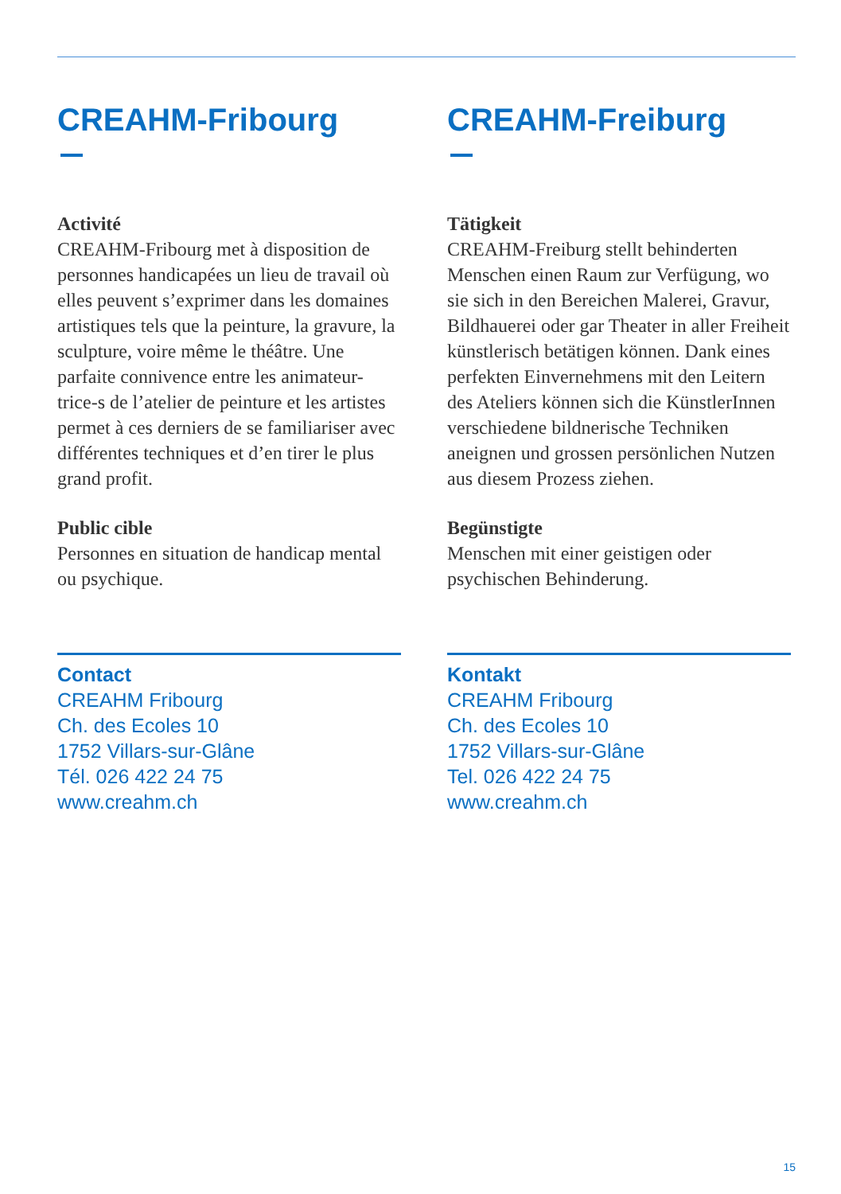CREAHM-Fribourg
Activité
CREAHM-Fribourg met à disposition de personnes handicapées un lieu de travail où elles peuvent s’exprimer dans les domaines artistiques tels que la peinture, la gravure, la sculpture, voire même le théâtre. Une parfaite connivence entre les animateur-trice-s de l’atelier de peinture et les artistes permet à ces derniers de se familiariser avec différentes techniques et d’en tirer le plus grand profit.
Public cible
Personnes en situation de handicap mental ou psychique.
Contact
CREAHM Fribourg
Ch. des Ecoles 10
1752 Villars-sur-Glâne
Tél. 026 422 24 75
www.creahm.ch
CREAHM-Freiburg
Tätigkeit
CREAHM-Freiburg stellt behinderten Menschen einen Raum zur Verfügung, wo sie sich in den Bereichen Malerei, Gravur, Bildhauerei oder gar Theater in aller Freiheit künstlerisch betätigen können. Dank eines perfekten Einvernehmens mit den Leitern des Ateliers können sich die KünstlerInnen verschiedene bildnerische Techniken aneignen und grossen persönlichen Nutzen aus diesem Prozess ziehen.
Begünstigte
Menschen mit einer geistigen oder psychischen Behinderung.
Kontakt
CREAHM Fribourg
Ch. des Ecoles 10
1752 Villars-sur-Glâne
Tel. 026 422 24 75
www.creahm.ch
15